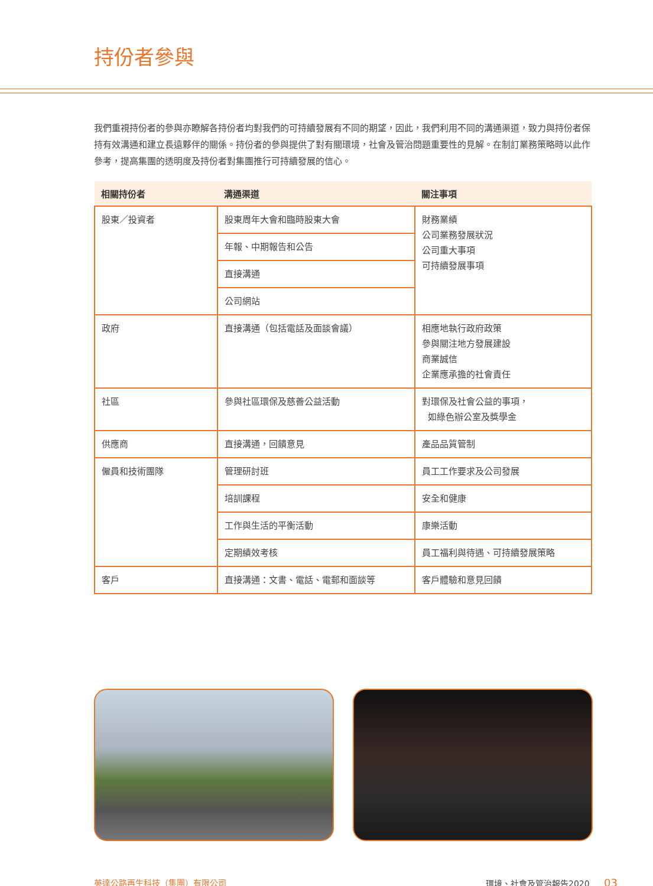持份者參與
我們重視持份者的參與亦瞭解各持份者均對我們的可持續發展有不同的期望，因此，我們利用不同的溝通渠道，致力與持份者保持有效溝通和建立長遠夥伴的關係。持份者的參與提供了對有關環境，社會及管治問題重要性的見解。在制訂業務策略時以此作參考，提高集團的透明度及持份者對集團推行可持續發展的信心。
| 相關持份者 | 溝通渠道 | 關注事項 |
| --- | --- | --- |
| 股東／投資者 | 股東周年大會和臨時股東大會 | 財務業績 公司業務發展狀況 公司重大事項 可持續發展事項 |
| | 年報、中期報告和公告 | |
| | 直接溝通 | |
| | 公司網站 | |
| 政府 | 直接溝通（包括電話及面談會議） | 相應地執行政府政策 參與關注地方發展建設 商業誠信 企業應承擔的社會責任 |
| 社區 | 參與社區環保及慈善公益活動 | 對環保及社會公益的事項， 如綠色辦公室及獎學金 |
| 供應商 | 直接溝通，回饋意見 | 產品品質管制 |
| 僱員和技術團隊 | 管理研討班 | 員工工作要求及公司發展 |
| | 培訓課程 | 安全和健康 |
| | 工作與生活的平衡活動 | 康樂活動 |
| | 定期績效考核 | 員工福利與待遇、可持續發展策略 |
| 客戶 | 直接溝通：文書、電話、電郵和面談等 | 客戶體驗和意見回饋 |
英達公路再生科技（集團）有限公司 環境、社會及管治報告2020 03